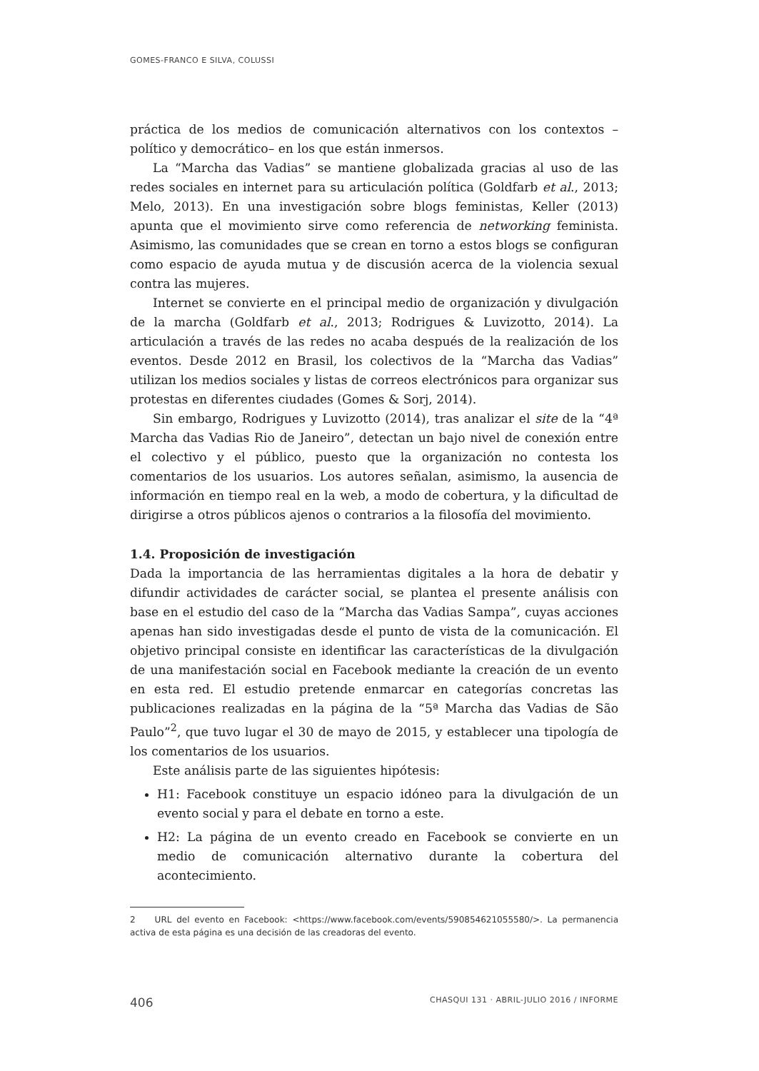GOMES-FRANCO E SILVA, COLUSSI
práctica de los medios de comunicación alternativos con los contextos –político y democrático– en los que están inmersos.
La “Marcha das Vadias” se mantiene globalizada gracias al uso de las redes sociales en internet para su articulación política (Goldfarb et al., 2013; Melo, 2013). En una investigación sobre blogs feministas, Keller (2013) apunta que el movimiento sirve como referencia de networking feminista. Asimismo, las comunidades que se crean en torno a estos blogs se configuran como espacio de ayuda mutua y de discusión acerca de la violencia sexual contra las mujeres.
Internet se convierte en el principal medio de organización y divulgación de la marcha (Goldfarb et al., 2013; Rodrigues & Luvizotto, 2014). La articulación a través de las redes no acaba después de la realización de los eventos. Desde 2012 en Brasil, los colectivos de la “Marcha das Vadias” utilizan los medios sociales y listas de correos electrónicos para organizar sus protestas en diferentes ciudades (Gomes & Sorj, 2014).
Sin embargo, Rodrigues y Luvizotto (2014), tras analizar el site de la “4ª Marcha das Vadias Rio de Janeiro”, detectan un bajo nivel de conexión entre el colectivo y el público, puesto que la organización no contesta los comentarios de los usuarios. Los autores señalan, asimismo, la ausencia de información en tiempo real en la web, a modo de cobertura, y la dificultad de dirigirse a otros públicos ajenos o contrarios a la filosofía del movimiento.
1.4. Proposición de investigación
Dada la importancia de las herramientas digitales a la hora de debatir y difundir actividades de carácter social, se plantea el presente análisis con base en el estudio del caso de la “Marcha das Vadias Sampa”, cuyas acciones apenas han sido investigadas desde el punto de vista de la comunicación. El objetivo principal consiste en identificar las características de la divulgación de una manifestación social en Facebook mediante la creación de un evento en esta red. El estudio pretende enmarcar en categorías concretas las publicaciones realizadas en la página de la “5ª Marcha das Vadias de São Paulo”<sup>2</sup>, que tuvo lugar el 30 de mayo de 2015, y establecer una tipología de los comentarios de los usuarios.
Este análisis parte de las siguientes hipótesis:
H1: Facebook constituye un espacio idóneo para la divulgación de un evento social y para el debate en torno a este.
H2: La página de un evento creado en Facebook se convierte en un medio de comunicación alternativo durante la cobertura del acontecimiento.
2 URL del evento en Facebook: <https://www.facebook.com/events/590854621055580/>. La permanencia activa de esta página es una decisión de las creadoras del evento.
406 CHASQUI 131 · ABRIL-JULIO 2016 / INFORME